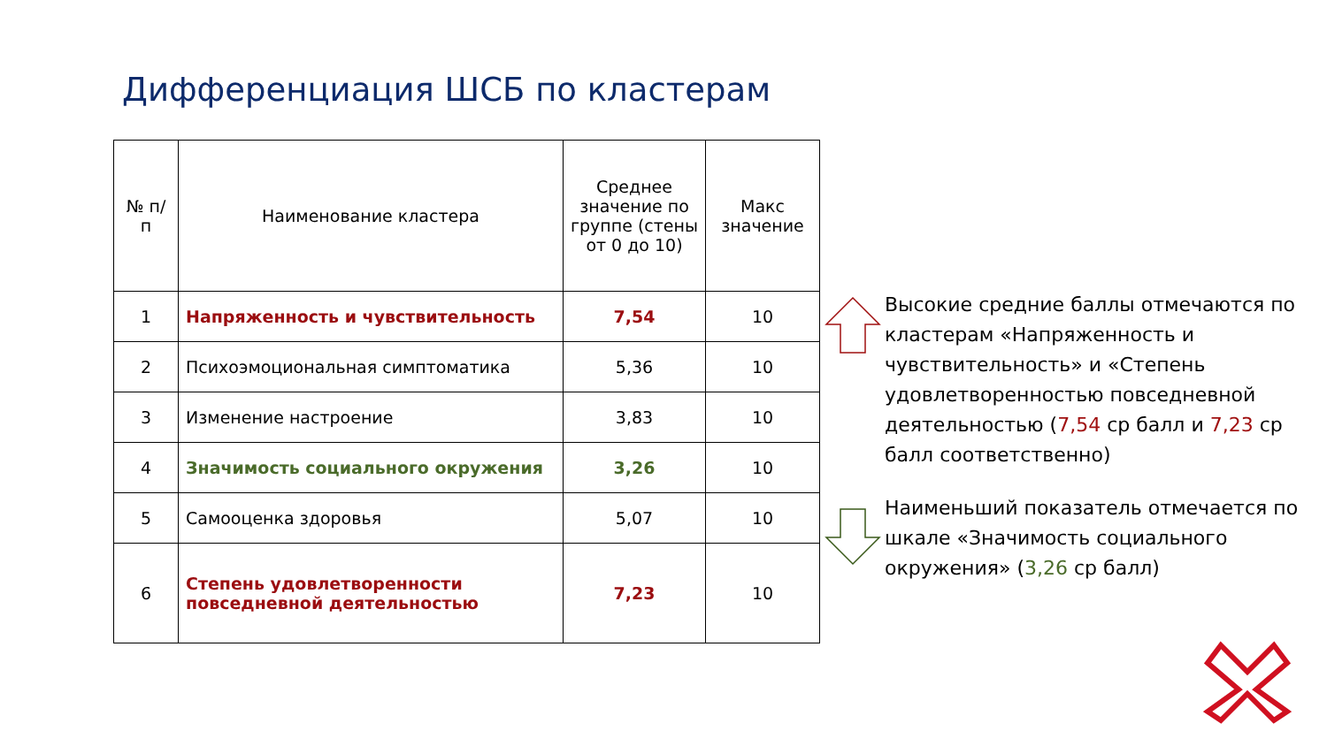Дифференциация ШСБ по кластерам
| № п/п | Наименование кластера | Среднее значение по группе (стены от 0 до 10) | Макс значение |
| --- | --- | --- | --- |
| 1 | Напряженность и чувствительность | 7,54 | 10 |
| 2 | Психоэмоциональная симптоматика | 5,36 | 10 |
| 3 | Изменение настроение | 3,83 | 10 |
| 4 | Значимость социального окружения | 3,26 | 10 |
| 5 | Самооценка здоровья | 5,07 | 10 |
| 6 | Степень удовлетворенности повседневной деятельностью | 7,23 | 10 |
Высокие средние баллы отмечаются по кластерам «Напряженность и чувствительность» и «Степень удовлетворенностью повседневной деятельностью (7,54 ср балл и 7,23 ср балл соответственно)
Наименьший показатель отмечается по шкале «Значимость социального окружения» (3,26 ср балл)